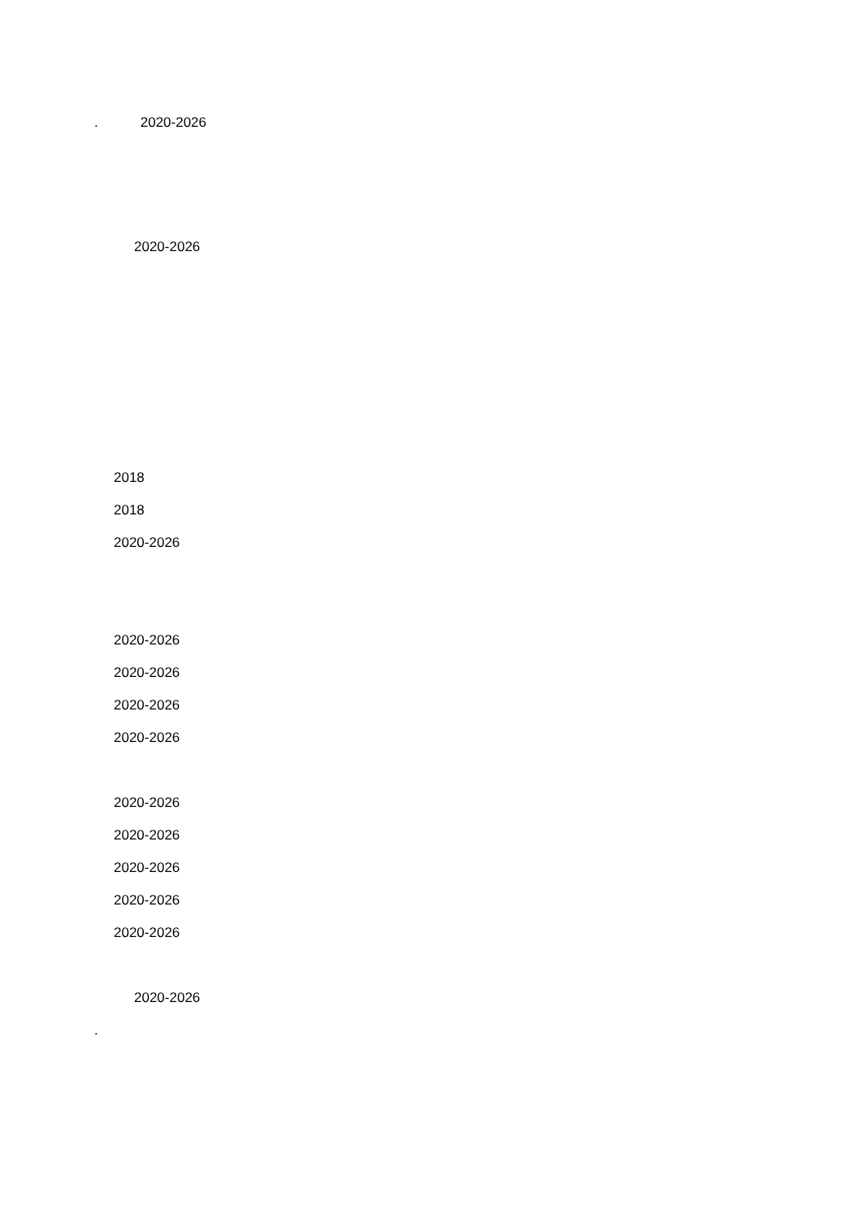. 2020-2026
2020-2026
2018
2018
2020-2026
2020-2026
2020-2026
2020-2026
2020-2026
2020-2026
2020-2026
2020-2026
2020-2026
2020-2026
2020-2026
.